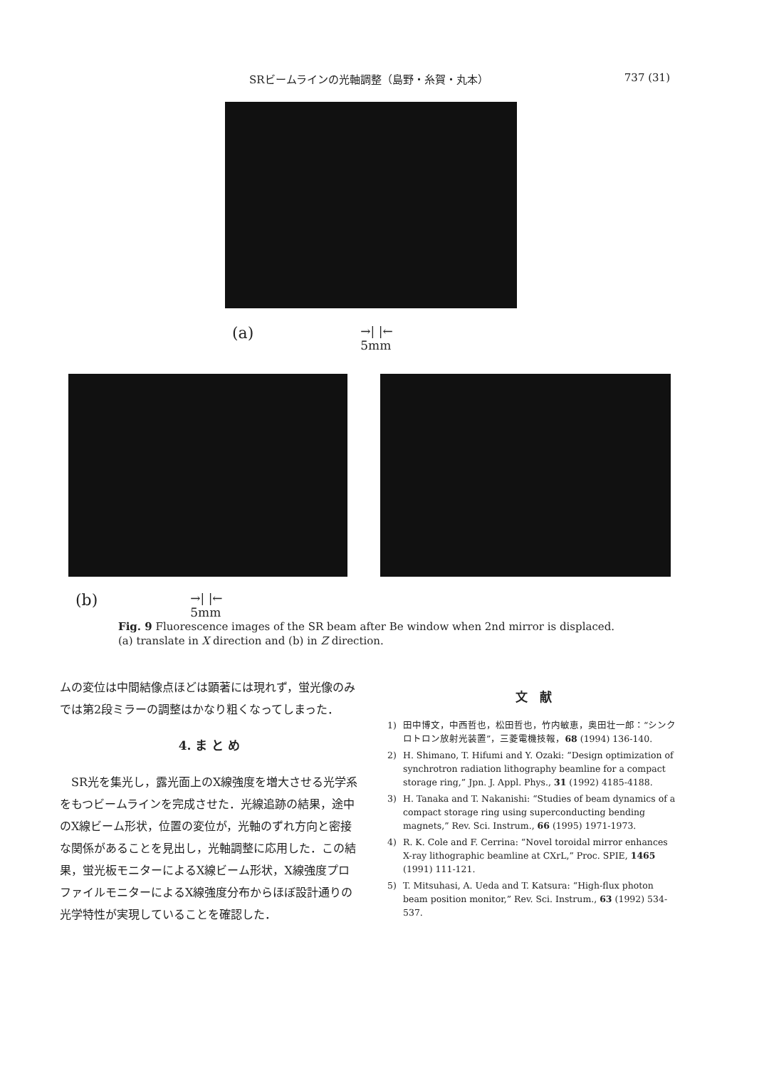SRビームラインの光軸調整（島野・糸賀・丸本）
737 (31)
(a) →| |←
5mm
(b) →| |←
5mm
Fig. 9 Fluorescence images of the SR beam after Be window when 2nd mirror is displaced. (a) translate in X direction and (b) in Z direction.
ムの変位は中間結像点ほどは顕著には現れず，蛍光像のみでは第2段ミラーの調整はかなり粗くなってしまった．
4. ま と め
　SR光を集光し，露光面上のX線強度を増大させる光学系をもつビームラインを完成させた．光線追跡の結果，途中のX線ビーム形状，位置の変位が，光軸のずれ方向と密接な関係があることを見出し，光軸調整に応用した．この結果，蛍光板モニターによるX線ビーム形状，X線強度プロファイルモニターによるX線強度分布からほぼ設計通りの光学特性が実現していることを確認した．
文　献
1) 田中博文，中西哲也，松田哲也，竹内敏恵，奥田壮一郎：“シンクロトロン放射光装置”，三菱電機技報，68 (1994) 136-140.
2) H. Shimano, T. Hifumi and Y. Ozaki: “Design optimization of synchrotron radiation lithography beamline for a compact storage ring,” Jpn. J. Appl. Phys., 31 (1992) 4185-4188.
3) H. Tanaka and T. Nakanishi: “Studies of beam dynamics of a compact storage ring using superconducting bending magnets,” Rev. Sci. Instrum., 66 (1995) 1971-1973.
4) R. K. Cole and F. Cerrina: “Novel toroidal mirror enhances X-ray lithographic beamline at CXrL,” Proc. SPIE, 1465 (1991) 111-121.
5) T. Mitsuhasi, A. Ueda and T. Katsura: “High-flux photon beam position monitor,” Rev. Sci. Instrum., 63 (1992) 534-537.